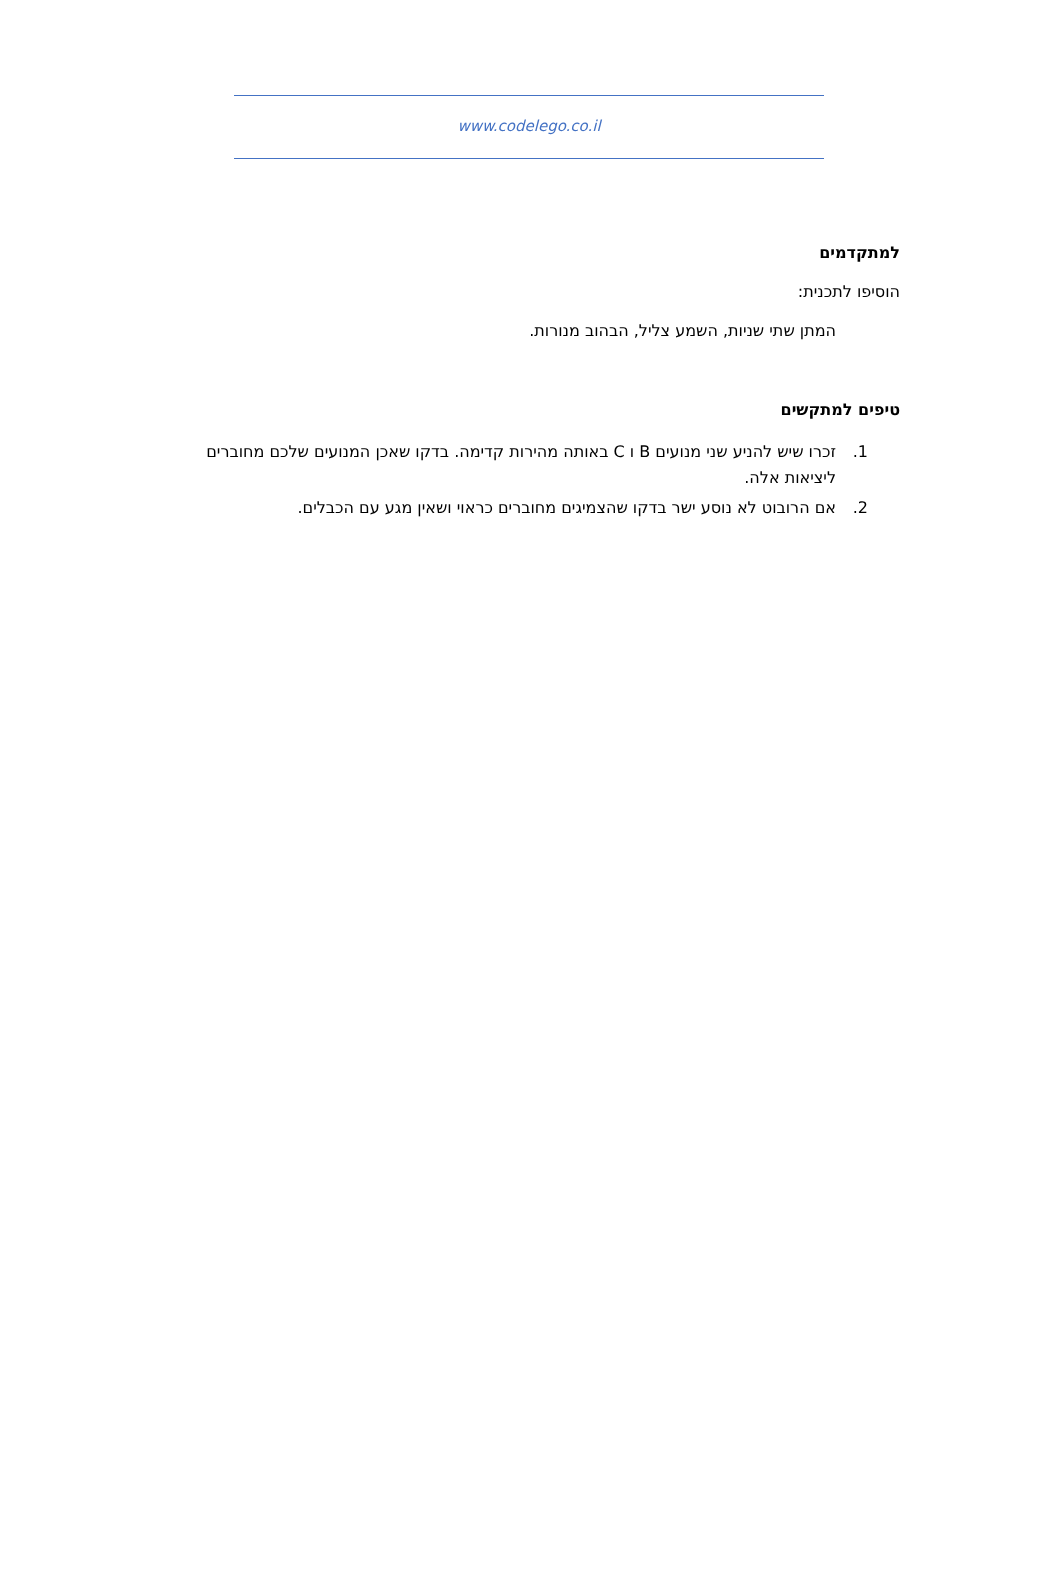www.codelego.co.il
למתקדמים
הוסיפו לתכנית:
המתן שתי שניות, השמע צליל, הבהוב מנורות.
טיפים למתקשים
1. זכרו שיש להניע שני מנועים B ו C באותה מהירות קדימה. בדקו שאכן המנועים שלכם מחוברים ליציאות אלה.
2. אם הרובוט לא נוסע ישר בדקו שהצמיגים מחוברים כראוי ושאין מגע עם הכבלים.